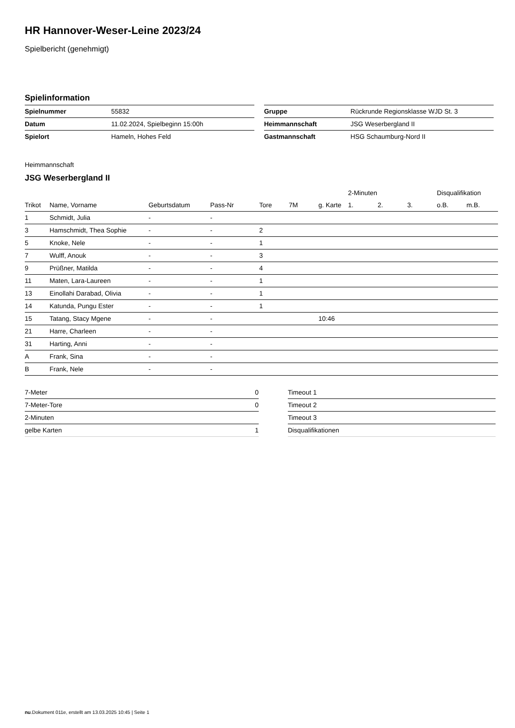HR Hannover-Weser-Leine 2023/24
Spielbericht (genehmigt)
Spielinformation
| Spielnummer | 55832 |
| Datum | 11.02.2024, Spielbeginn 15:00h |
| Spielort | Hameln, Hohes Feld |
| Gruppe | Rückrunde Regionsklasse WJD St. 3 |
| Heimmannschaft | JSG Weserbergland II |
| Gastmannschaft | HSG Schaumburg-Nord II |
Heimmannschaft
JSG Weserbergland II
| | | | | | | | 2-Minuten | | | Disqualifikation | |
| --- | --- | --- | --- | --- | --- | --- | --- | --- | --- | --- | --- |
| Trikot | Name, Vorname | Geburtsdatum | Pass-Nr | Tore | 7M | g. Karte | 1. | 2. | 3. | o.B. | m.B. |
| 1 | Schmidt, Julia | - | - | | | | | | | | |
| 3 | Hamschmidt, Thea Sophie | - | - | 2 | | | | | | | |
| 5 | Knoke, Nele | - | - | 1 | | | | | | | |
| 7 | Wulff, Anouk | - | - | 3 | | | | | | | |
| 9 | Prüßner, Matilda | - | - | 4 | | | | | | | |
| 11 | Maten, Lara-Laureen | - | - | 1 | | | | | | | |
| 13 | Einollahi Darabad, Olivia | - | - | 1 | | | | | | | |
| 14 | Katunda, Pungu Ester | - | - | 1 | | | | | | | |
| 15 | Tatang, Stacy Mgene | - | - | | | 10:46 | | | | | |
| 21 | Harre, Charleen | - | - | | | | | | | | |
| 31 | Harting, Anni | - | - | | | | | | | | |
| A | Frank, Sina | - | - | | | | | | | | |
| B | Frank, Nele | - | - | | | | | | | | |
| 7-Meter | 0 |
| 7-Meter-Tore | 0 |
| 2-Minuten | |
| gelbe Karten | 1 |
| Timeout 1 |
| Timeout 2 |
| Timeout 3 |
| Disqualifikationen |
nu.Dokument 011e, erstellt am 13.03.2025 10:45 | Seite 1